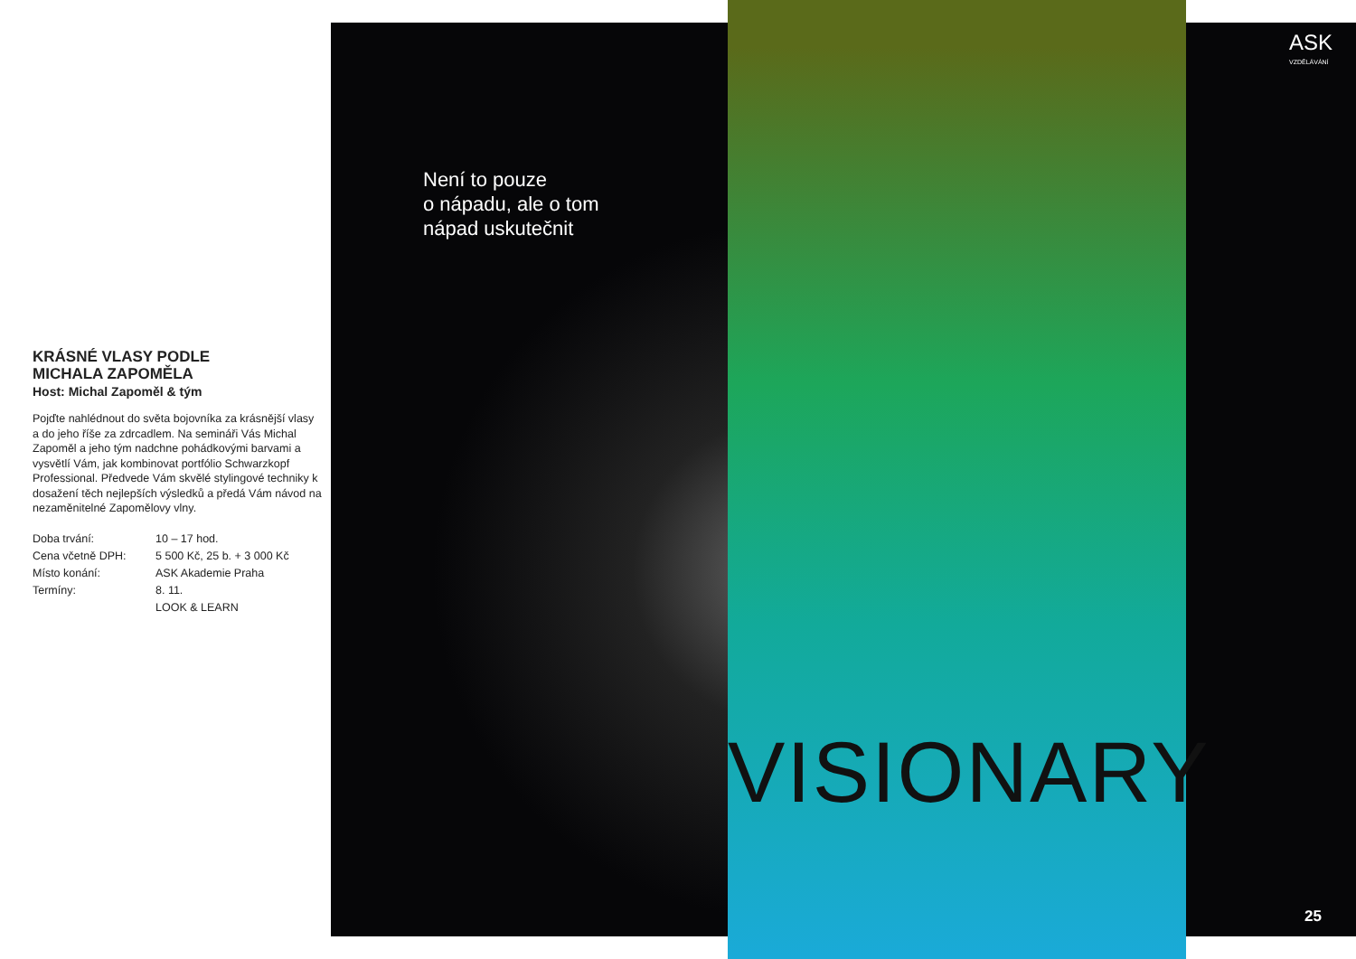KRÁSNÉ VLASY PODLE
MICHALA ZAPOMĚLA
Host: Michal Zapoměl & tým
Pojďte nahlédnout do světa bojovníka za krásnější vlasy a do jeho říše za zdrcadlem. Na semináři Vás Michal Zapoměl a jeho tým nadchne pohádkovými barvami a vysvětlí Vám, jak kombinovat portfólio Schwarzkopf Professional. Předvede Vám skvělé stylingové techniky k dosažení těch nejlepších výsledků a předá Vám návod na nezaměnitelné Zapomělovy vlny.
Doba trvání: 10 – 17 hod. Cena včetně DPH: 5 500 Kč, 25 b. + 3 000 Kč Místo konání: ASK Akademie Praha Termíny: 8. 11. LOOK & LEARN
Není to pouze
o nápadu, ale o tom
nápad uskutečnit
ASK
VZDĚLÁVÁNÍ
VISIONARY
25